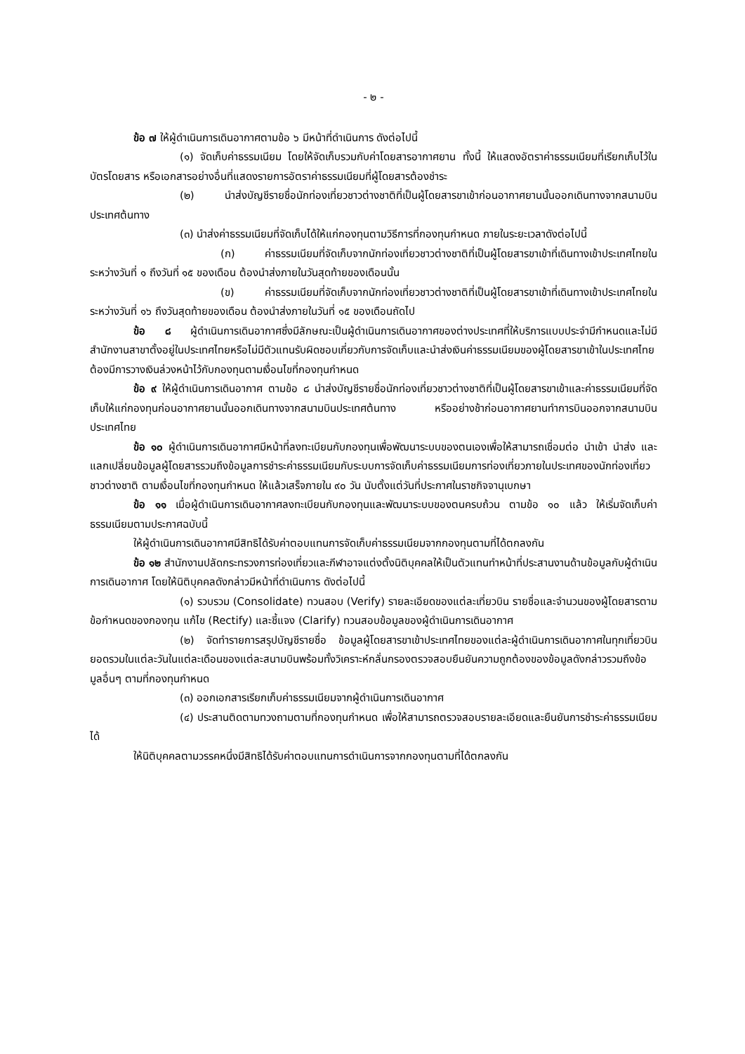- ๒ -
ข้อ ๗ ให้ผู้ดำเนินการเดินอากาศตามข้อ ๖ มีหน้าที่ดำเนินการ ดังต่อไปนี้
(๑) จัดเก็บค่าธรรมเนียม โดยให้จัดเก็บรวมกับค่าโดยสารอากาศยาน ทั้งนี้ ให้แสดงอัตราค่าธรรมเนียมที่เรียกเก็บไว้ในบัตรโดยสาร หรือเอกสารอย่างอื่นที่แสดงรายการอัตราค่าธรรมเนียมที่ผู้โดยสารต้องชำระ
(๒) นำส่งบัญชีรายชื่อนักท่องเที่ยวชาวต่างชาติที่เป็นผู้โดยสารขาเข้าก่อนอากาศยานนั้นออกเดินทางจากสนามบินประเทศต้นทาง
(๓) นำส่งค่าธรรมเนียมที่จัดเก็บได้ให้แก่กองทุนตามวิธีการที่กองทุนกำหนด ภายในระยะเวลาดังต่อไปนี้
(ก) ค่าธรรมเนียมที่จัดเก็บจากนักท่องเที่ยวชาวต่างชาติที่เป็นผู้โดยสารขาเข้าที่เดินทางเข้าประเทศไทยในระหว่างวันที่ ๑ ถึงวันที่ ๑๕ ของเดือน ต้องนำส่งภายในวันสุดท้ายของเดือนนั้น
(ข) ค่าธรรมเนียมที่จัดเก็บจากนักท่องเที่ยวชาวต่างชาติที่เป็นผู้โดยสารขาเข้าที่เดินทางเข้าประเทศไทยในระหว่างวันที่ ๑๖ ถึงวันสุดท้ายของเดือน ต้องนำส่งภายในวันที่ ๑๕ ของเดือนถัดไป
ข้อ ๘ ผู้ดำเนินการเดินอากาศซึ่งมีลักษณะเป็นผู้ดำเนินการเดินอากาศของต่างประเทศที่ให้บริการแบบประจำมีกำหนดและไม่มีสำนักงานสาขาตั้งอยู่ในประเทศไทยหรือไม่มีตัวแทนรับผิดชอบเกี่ยวกับการจัดเก็บและนำส่งเงินค่าธรรมเนียมของผู้โดยสารขาเข้าในประเทศไทยต้องมีการวางเงินล่วงหน้าไว้กับกองทุนตามเงื่อนไขที่กองทุนกำหนด
ข้อ ๙ ให้ผู้ดำเนินการเดินอากาศ ตามข้อ ๘ นำส่งบัญชีรายชื่อนักท่องเที่ยวชาวต่างชาติที่เป็นผู้โดยสารขาเข้าและค่าธรรมเนียมที่จัดเก็บให้แก่กองทุนก่อนอากาศยานนั้นออกเดินทางจากสนามบินประเทศต้นทาง หรืออย่างช้าก่อนอากาศยานทำการบินออกจากสนามบินประเทศไทย
ข้อ ๑๐ ผู้ดำเนินการเดินอากาศมีหน้าที่ลงทะเบียนกับกองทุนเพื่อพัฒนาระบบของตนเองเพื่อให้สามารถเชื่อมต่อ นำเข้า นำส่ง และแลกเปลี่ยนข้อมูลผู้โดยสารรวมถึงข้อมูลการชำระค่าธรรมเนียมกับระบบการจัดเก็บค่าธรรมเนียมการท่องเที่ยวภายในประเทศของนักท่องเที่ยวชาวต่างชาติ ตามเงื่อนไขที่กองทุนกำหนด ให้แล้วเสร็จภายใน ๙๐ วัน นับตั้งแต่วันที่ประกาศในราชกิจจานุเบกษา
ข้อ ๑๑ เมื่อผู้ดำเนินการเดินอากาศลงทะเบียนกับกองทุนและพัฒนาระบบของตนครบถ้วน ตามข้อ ๑๐ แล้ว ให้เริ่มจัดเก็บค่าธรรมเนียมตามประกาศฉบับนี้
ให้ผู้ดำเนินการเดินอากาศมีสิทธิได้รับค่าตอบแทนการจัดเก็บค่าธรรมเนียมจากกองทุนตามที่ได้ตกลงกัน
ข้อ ๑๒ สำนักงานปลัดกระทรวงการท่องเที่ยวและกีฬาอาจแต่งตั้งนิติบุคคลให้เป็นตัวแทนทำหน้าที่ประสานงานด้านข้อมูลกับผู้ดำเนินการเดินอากาศ โดยให้นิติบุคคลดังกล่าวมีหน้าที่ดำเนินการ ดังต่อไปนี้
(๑) รวบรวม (Consolidate) ทวนสอบ (Verify) รายละเอียดของแต่ละเที่ยวบิน รายชื่อและจำนวนของผู้โดยสารตามข้อกำหนดของกองทุน แก้ไข (Rectify) และชี้แจง (Clarify) ทวนสอบข้อมูลของผู้ดำเนินการเดินอากาศ
(๒) จัดทำรายการสรุปบัญชีรายชื่อ ข้อมูลผู้โดยสารขาเข้าประเทศไทยของแต่ละผู้ดำเนินการเดินอากาศในทุกเที่ยวบิน ยอดรวมในแต่ละวันในแต่ละเดือนของแต่ละสนามบินพร้อมทั้งวิเคราะห์กลั่นกรองตรวจสอบยืนยันความถูกต้องของข้อมูลดังกล่าวรวมถึงข้อมูลอื่นๆ ตามที่กองทุนกำหนด
(๓) ออกเอกสารเรียกเก็บค่าธรรมเนียมจากผู้ดำเนินการเดินอากาศ
(๔) ประสานติดตามทวงถามตามที่กองทุนกำหนด เพื่อให้สามารถตรวจสอบรายละเอียดและยืนยันการชำระค่าธรรมเนียมได้
ให้นิติบุคคลตามวรรคหนึ่งมีสิทธิได้รับค่าตอบแทนการดำเนินการจากกองทุนตามที่ได้ตกลงกัน